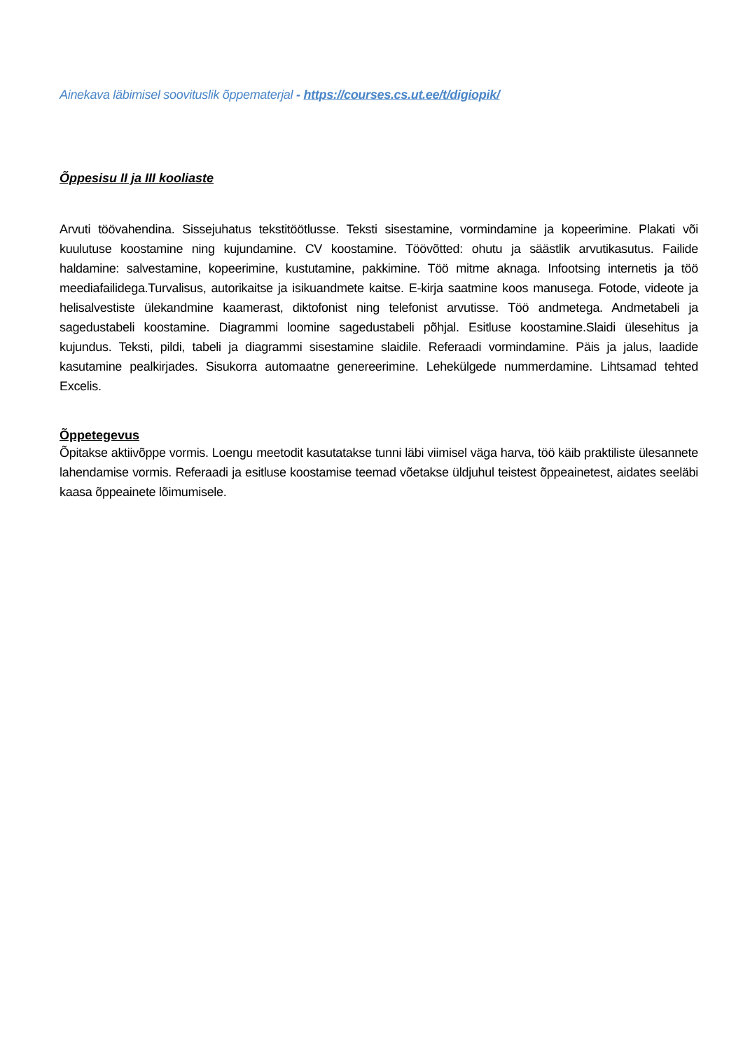Ainekava läbimisel soovituslik õppematerjal - https://courses.cs.ut.ee/t/digiopik/
Õppesisu II ja III kooliaste
Arvuti töövahendina. Sissejuhatus tekstitöötlusse. Teksti sisestamine, vormindamine ja kopeerimine. Plakati või kuulutuse koostamine ning kujundamine. CV koostamine. Töövõtted: ohutu ja säästlik arvutikasutus. Failide haldamine: salvestamine, kopeerimine, kustutamine, pakkimine. Töö mitme aknaga. Infootsing internetis ja töö meediafailidega.Turvalisus, autorikaitse ja isikuandmete kaitse. E-kirja saatmine koos manusega. Fotode, videote ja helisalvestiste ülekandmine kaamerast, diktofonist ning telefonist arvutisse. Töö andmetega. Andmetabeli ja sagedustabeli koostamine. Diagrammi loomine sagedustabeli põhjal. Esitluse koostamine.Slaidi ülesehitus ja kujundus. Teksti, pildi, tabeli ja diagrammi sisestamine slaidile. Referaadi vormindamine. Päis ja jalus, laadide kasutamine pealkirjades. Sisukorra automaatne genereerimine. Lehekülgede nummerdamine. Lihtsamad tehted Excelis.
Õppetegevus
Õpitakse aktiivõppe vormis. Loengu meetodit kasutatakse tunni läbi viimisel väga harva, töö käib praktiliste ülesannete lahendamise vormis. Referaadi ja esitluse koostamise teemad võetakse üldjuhul teistest õppeainetest, aidates seeläbi kaasa õppeainete lõimumisele.